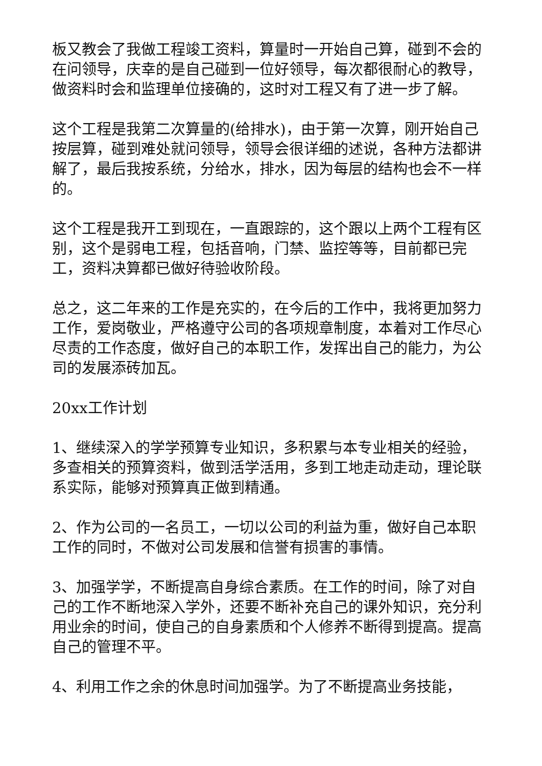板又教会了我做工程竣工资料，算量时一开始自己算，碰到不会的在问领导，庆幸的是自己碰到一位好领导，每次都很耐心的教导，做资料时会和监理单位接确的，这时对工程又有了进一步了解。
这个工程是我第二次算量的(给排水)，由于第一次算，刚开始自己按层算，碰到难处就问领导，领导会很详细的述说，各种方法都讲解了，最后我按系统，分给水，排水，因为每层的结构也会不一样的。
这个工程是我开工到现在，一直跟踪的，这个跟以上两个工程有区别，这个是弱电工程，包括音响，门禁、监控等等，目前都已完工，资料决算都已做好待验收阶段。
总之，这二年来的工作是充实的，在今后的工作中，我将更加努力工作，爱岗敬业，严格遵守公司的各项规章制度，本着对工作尽心尽责的工作态度，做好自己的本职工作，发挥出自己的能力，为公司的发展添砖加瓦。
20xx工作计划
1、继续深入的学学预算专业知识，多积累与本专业相关的经验，多查相关的预算资料，做到活学活用，多到工地走动走动，理论联系实际，能够对预算真正做到精通。
2、作为公司的一名员工，一切以公司的利益为重，做好自己本职工作的同时，不做对公司发展和信誉有损害的事情。
3、加强学学，不断提高自身综合素质。在工作的时间，除了对自己的工作不断地深入学外，还要不断补充自己的课外知识，充分利用业余的时间，使自己的自身素质和个人修养不断得到提高。提高自己的管理不平。
4、利用工作之余的休息时间加强学。为了不断提高业务技能，